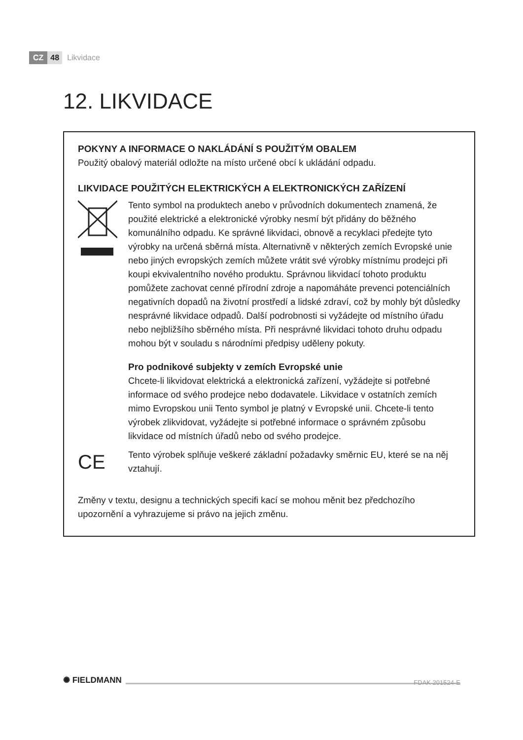CZ 48 Likvidace
12. LIKVIDACE
POKYNY A INFORMACE O NAKLÁDÁNÍ S POUŽITÝM OBALEM
Použitý obalový materiál odložte na místo určené obcí k ukládání odpadu.
LIKVIDACE POUŽITÝCH ELEKTRICKÝCH A ELEKTRONICKÝCH ZAŘÍZENÍ
Tento symbol na produktech anebo v průvodních dokumentech znamená, že použité elektrické a elektronické výrobky nesmí být přidány do běžného komunálního odpadu. Ke správné likvidaci, obnově a recyklaci předejte tyto výrobky na určená sběrná místa. Alternativně v některých zemích Evropské unie nebo jiných evropských zemích můžete vrátit své výrobky místnímu prodejci při koupi ekvivalentního nového produktu. Správnou likvidací tohoto produktu pomůžete zachovat cenné přírodní zdroje a napomáháte prevenci potenciálních negativních dopadů na životní prostředí a lidské zdraví, což by mohly být důsledky nesprávné likvidace odpadů. Další podrobnosti si vyžádejte od místního úřadu nebo nejbližšího sběrného místa. Při nesprávné likvidaci tohoto druhu odpadu mohou být v souladu s národními předpisy uděleny pokuty.
Pro podnikové subjekty v zemích Evropské unie
Chcete-li likvidovat elektrická a elektronická zařízení, vyžádejte si potřebné informace od svého prodejce nebo dodavatele. Likvidace v ostatních zemích mimo Evropskou unii Tento symbol je platný v Evropské unii. Chcete-li tento výrobek zlikvidovat, vyžádejte si potřebné informace o správném způsobu likvidace od místních úřadů nebo od svého prodejce.
CE
Tento výrobek splňuje veškeré základní požadavky směrnic EU, které se na něj vztahují.
Změny v textu, designu a technických specifi kací se mohou měnit bez předchozího upozornění a vyhrazujeme si právo na jejich změnu.
✺ FIELDMANN
FDAK 201524-E